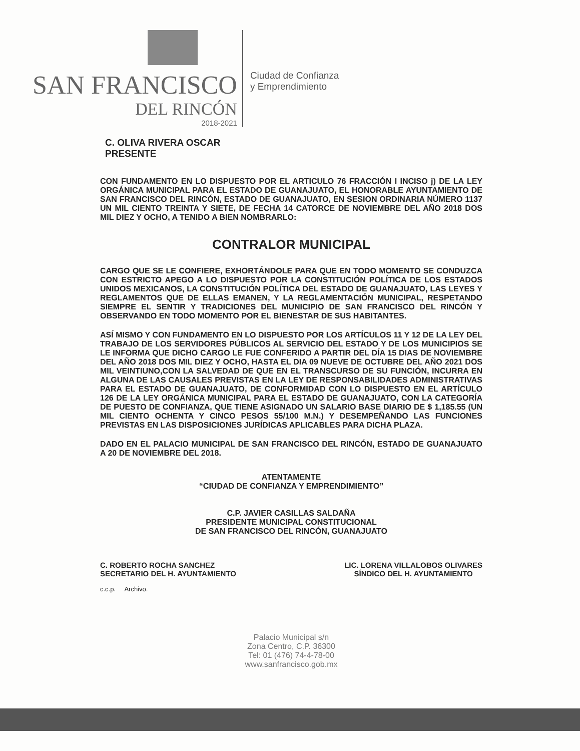SAN FRANCISCO
DEL RINCÓN
2018-2021
Ciudad de Confianza
y Emprendimiento
C. OLIVA RIVERA OSCAR
PRESENTE
CON FUNDAMENTO EN LO DISPUESTO POR EL ARTICULO 76 FRACCIÓN I INCISO j) DE LA LEY ORGÁNICA MUNICIPAL PARA EL ESTADO DE GUANAJUATO, EL HONORABLE AYUNTAMIENTO DE SAN FRANCISCO DEL RINCÓN, ESTADO DE GUANAJUATO, EN SESION ORDINARIA NÚMERO 1137 UN MIL CIENTO TREINTA Y SIETE, DE FECHA 14 CATORCE DE NOVIEMBRE DEL AÑO 2018 DOS MIL DIEZ Y OCHO, A TENIDO A BIEN NOMBRARLO:
CONTRALOR MUNICIPAL
CARGO QUE SE LE CONFIERE, EXHORTÁNDOLE PARA QUE EN TODO MOMENTO SE CONDUZCA CON ESTRICTO APEGO A LO DISPUESTO POR LA CONSTITUCIÓN POLÍTICA DE LOS ESTADOS UNIDOS MEXICANOS, LA CONSTITUCIÓN POLÍTICA DEL ESTADO DE GUANAJUATO, LAS LEYES Y REGLAMENTOS QUE DE ELLAS EMANEN, Y LA REGLAMENTACIÓN MUNICIPAL, RESPETANDO SIEMPRE EL SENTIR Y TRADICIONES DEL MUNICIPIO DE SAN FRANCISCO DEL RINCÓN Y OBSERVANDO EN TODO MOMENTO POR EL BIENESTAR DE SUS HABITANTES.
ASÍ MISMO Y CON FUNDAMENTO EN LO DISPUESTO POR LOS ARTÍCULOS 11 Y 12 DE LA LEY DEL TRABAJO DE LOS SERVIDORES PÚBLICOS AL SERVICIO DEL ESTADO Y DE LOS MUNICIPIOS SE LE INFORMA QUE DICHO CARGO LE FUE CONFERIDO A PARTIR DEL DÍA 15 DIAS DE NOVIEMBRE DEL AÑO 2018 DOS MIL DIEZ Y OCHO, HASTA EL DIA 09 NUEVE DE OCTUBRE DEL AÑO 2021 DOS MIL VEINTIUNO,CON LA SALVEDAD DE QUE EN EL TRANSCURSO DE SU FUNCIÓN, INCURRA EN ALGUNA DE LAS CAUSALES PREVISTAS EN LA LEY DE RESPONSABILIDADES ADMINISTRATIVAS PARA EL ESTADO DE GUANAJUATO, DE CONFORMIDAD CON LO DISPUESTO EN EL ARTÍCULO 126 DE LA LEY ORGÁNICA MUNICIPAL PARA EL ESTADO DE GUANAJUATO, CON LA CATEGORÍA DE PUESTO DE CONFIANZA, QUE TIENE ASIGNADO UN SALARIO BASE DIARIO DE $ 1,185.55 (UN MIL CIENTO OCHENTA Y CINCO PESOS 55/100 M.N.) Y DESEMPEÑANDO LAS FUNCIONES PREVISTAS EN LAS DISPOSICIONES JURÍDICAS APLICABLES PARA DICHA PLAZA.
DADO EN EL PALACIO MUNICIPAL DE SAN FRANCISCO DEL RINCÓN, ESTADO DE GUANAJUATO A 20 DE NOVIEMBRE DEL 2018.
ATENTAMENTE
“CIUDAD DE CONFIANZA Y EMPRENDIMIENTO”
C.P. JAVIER CASILLAS SALDAÑA
PRESIDENTE MUNICIPAL CONSTITUCIONAL
DE SAN FRANCISCO DEL RINCÓN, GUANAJUATO
C. ROBERTO ROCHA SANCHEZ
SECRETARIO DEL H. AYUNTAMIENTO
LIC. LORENA VILLALOBOS OLIVARES
SÍNDICO DEL H. AYUNTAMIENTO
c.c.p. Archivo.
Palacio Municipal s/n
Zona Centro, C.P. 36300
Tel: 01 (476) 74-4-78-00
www.sanfrancisco.gob.mx